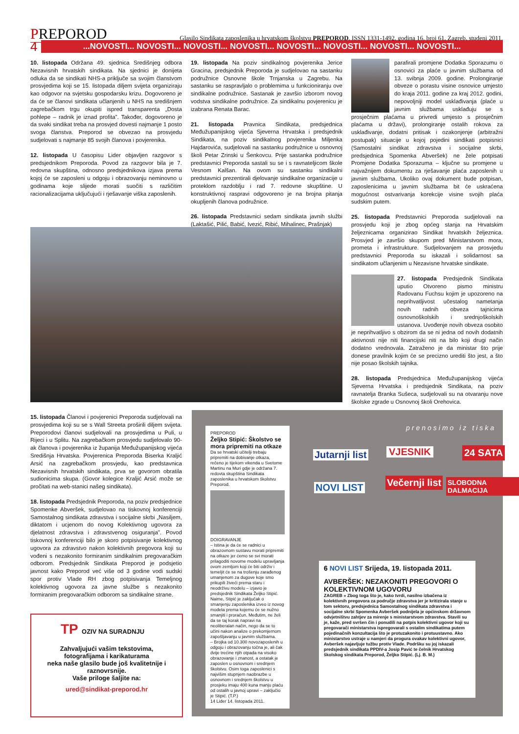PREPOROD
Glasilo Sindikata zaposlenika u hrvatskom školstvu PREPOROD, ISSN 1331-1492, godina 16, broj 61, Zagreb, studeni 2011.
4
...NOVOSTI... NOVOSTI... NOVOSTI... NOVOSTI... NOVOSTI... NOVOSTI... NOVOSTI... NOVOSTI...
10. listopada Održana 49. sjednica Središnjeg odbora Nezavisnih hrvatskih sindikata. Na sjednici je donijeta odluka da se sindikati NHS-a priključe sa svojim članstvom prosvjedima koji se 15. listopada diljem svijeta organiziraju kao odgovor na svjetsku gospodarsku krizu. Dogovoreno je da će se članovi sindikata učlanjenih u NHS na središnjem zagrebačkom trgu okupiti ispred transparenta „Dosta pohlepe – radnik je iznad profita”. Također, dogovoreno je da svaki sindikat treba na prosvjed dovesti najmanje 1 posto svoga članstva. Preporod se obvezao na prosvjedu sudjelovati s najmanje 85 svojih članova i povjerenika.
12. listopada U časopisu Lider objavljen razgovor s predsjednikom Preporoda. Povod za razgovor bila je 7. redovna skupština, odnosno predsjednikova izjava prema kojoj će se zaposleni u odgoju i obrazovanju neminovno u godinama koje slijede morati suočiti s različitim racionalizacijama uključujući i rješavanje viška zaposlenih.
19. listopada Na poziv sindikalnog povjerenika Jerice Gracina, predsjednik Preporoda je sudjelovao na sastanku podružnice Osnovne škole Trnjanska u Zagrebu. Na sastanku se raspravljalo o problemima u funkcioniranju ove sindikalne podružnice. Sastanak je završio izborom novog vodstva sindikalne podružnice. Za sindikalnu povjerenicu je izabrana Renata Barac.
21. listopada Pravnica Sindikata, predsjednica Međužupanijskog vijeća Sjeverna Hrvatska i predsjednik Sindikata, na poziv sindikalnog povjerenika Miljenka Hajdarovića, sudjelovali na sastanku podružnice u osnovnoj školi Petar Zrinski u Šenkovcu. Prije sastanka podružnice predstavnici Preporoda sastali su se i s ravnateljicom škole Vesnom Kalšan. Na ovom su sastanku sindikalni predstavnici prezentirali djelovanje sindikalne organizacije u proteklom razdoblju i rad 7. redovne skupštine. U konstruktivnoj raspravi odgovoreno je na brojna pitanja okupljenih članova podružnice.
26. listopada Predstavnici sedam sindikata javnih službi (Laktašić, Pilić, Babić, Ivezić, Ribić, Mihalinec, Prašnjak)
parafirali promjene Dodatka Sporazumu o osnovici za plaće u javnim službama od 13. svibnja 2009. godine. Prolongiranje obveze o porastu visine osnovice umjesto do kraja 2011. godine za kraj 2012. godini, nepovoljniji model usklađivanja (plaće u javnim službama usklađuju se s prosječnim plaćama u privredi umjesto s prosječnim plaćama u državi), prolongiranje ostalih rokova za usklađivanje, dodatni pritisak i ozakonjenje (arbitražni postupak) situacije u kojoj pojedini sindikati potpisnici (Samostalni sindikat zdravstva i socijalne skrbi, predsjednica Spomenka Abveršek) ne žele potpisati Promjene Dodatka Sporazuma – ključne su promjene u najvažnijem dokumentu za rješavanje plaća zaposlenih u javnim službama. Ukoliko ovaj dokument bude potpisan, zaposlenicima u javnim službama bit će uskraćena mogućnost ostvarivanja korekcije visine svojih plaća sudskim putem.
25. listopada Predstavnici Preporoda sudjelovali na prosvjedu koji je zbog općeg stanja na Hrvatskim željeznicama organizirao Sindikat hrvatskih željeznica. Prosvjed je završio skupom pred Ministarstvom mora, prometa i infrastrukture. Sudjelovanjem na prosvjedu predstavnici Preporoda su iskazali i solidarnost sa sindikatom učlanjenim u Nezavisne hrvatske sindikate.
27. listopada Predsjednik Sindikata uputio Otvoreno pismo ministru Radovanu Fuchsu kojim je upozoreno na neprihvatljivost učestalog nametanja novih radnih obveza tajnicima osnovnoškolskih i srednjoškolskih ustanova. Uvođenje novih obveza osobito je neprihvatljivo s obzirom da se ni jedna od novih dodatnih aktivnosti nije niti financijski niti na bilo koji drugi način dodatno vrednovala. Zatraženo je da ministar što prije donese pravilnik kojim će se precizno urediti što jest, a što nije posao školskih tajnika.
28. listopada Predsjednica Međužupanijskog vijeća Sjeverna Hrvatska i predsjednik Sindikata, na poziv ravnatelja Branka Sušeca, sudjelovali su na otvaranju nove školske zgrade u Osnovnoj školi Orehovica.
15. listopada Članovi i povjerenici Preporoda sudjelovali na prosvjedima koji su se s Wall Streeta proširili diljem svijeta. Preporodovi članovi sudjelovali na prosvjedima u Puli, u Rijeci i u Splitu. Na zagrebačkom prosvjedu sudjelovalo 90-ak članova i povjerenika iz županija Međužupanijskog vijeća Središnja Hrvatska. Povjerenica Preporoda Biserka Kraljić Arsić na zagrebačkom prosvjedu, kao predstavnica Nezavisnih hrvatskih sindikata, prva se govorom obratila sudionicima skupa. (Govor kolegice Kraljić Arsić može se pročitati na web-stanici našeg sindikata).
18. listopada Predsjednik Preporoda, na poziv predsjednice Spomenke Abveršek, sudjelovao na tiskovnoj konferenciji Samostalnog sindikata zdravstva i socijalne skrbi „Nasiljem, diktatom i ucjenom do novog Kolektivnog ugovora za djelatnost zdravstva i zdravstvenog osiguranja”. Povod tiskovnoj konferenciji bilo je skoro potpisivanje kolektivnog ugovora za zdravstvo nakon kolektivnih pregovora koji su vođeni s nezakonito formiranim sindikalnim pregovaračkim odborom. Predsjednik Sindikata Preporod je podsjetio javnost kako Preporod već više od 3 godine vodi sudski spor protiv Vlade RH zbog potpisivanja Temeljnog kolektivnog ugovora za javne službe s nezakonito formiranim pregovaračkim odborom sa sindikalne strane.
TP OZIV NA SURADNJU
Zahvaljujući vašim tekstovima,
fotografijama i karikaturama
neka naše glasilo bude još kvalitetnije i raznovrsnije.
Vaše priloge šaljite na:
ured@sindikat-preporod.hr
prenosimo iz tiska
Jutarnji list VJESNIK 24 SATA
NOVI LIST
Večernji list SLOBODNA DALMACIJA
PREPOROD
Željko Stipić: Školstvo se mora pripremiti na otkaze
Da se hrvatski učitelji trebaju pripremiti na dobivanje otkaza, rečeno je tijekom vikenda u Svetome Martinu na Muri gdje je održana 7. redovta skupština Sindikata zaposlenika u hrvatskom školstvu Preporod.
DOIGRAVANJE
– Istina je da će se radnici u obrazovnom sustavu morati pripremiti na otkaze jer ćemo se svi morati prilagoditi novome modelu upravljanja ovom zemljom koji će biti održiv i temeljit će se na trošenju zarađenog umanjenom za dugove koje smo prikupili živeći prema staru i neodrživu modelu – izjavio je predsjednik Sindikata Željko Stipić.
Naime, Stipić je zaključak o smanjenju zaposlenika izveo iz novog modela prema kojemu će se nužno smanjiti i proračun. Međutim, ne želi da se taj korak napravi na neoliberalan način, nego da se to učini nakon analize o prekomjernom zapošljavanju u javnim službama.
– Brojka od 10.300 novozaposlenih u odgoju i obrazovanju točna je, ali čak dvije trećine njih otpada na visoko obrazovanje i znanost, a ostatak je zaposlen u osnovnom i srednjem školstvu. Osim toga zaposlenici s najvišim stupnjem naobrazbe u osnovnom i srednjem školstvu u prosjeku imaju 400 kuna manju plaću od ostalih u javnoj upravi – zaključio je Stipić. (T.P.)
14 Lider 14. listopada 2011.
6 NOVI LIST Srijeda, 19. listopada 2011.
AVBERŠEK: NEZAKONITI PREGOVORI O KOLEKTIVNOM UGOVORU
ZAGREB » Zbog toga što je, kako tvrdi, nasilno izbačena iz kolektivnih pregovora za područje zdravstva jer je kritizirala stanje u tom sektoru, predsjednica Samostalnog sindikata zdravstva i socijalne skrbi Spomenka Avberšek podnijela je općinskom državnom odvjetništvu zahtjev za mirenje s ministarstvom zdravstva. Stavili su je, kaže, pred svršen čin i ponudili na potpis kolektivni ugovor koji su pregovarači ministarstva ispregovarali s ostalim sindikatima putem pojedinačnih konzultacija što je protuzakonito i protuustavno. Ako ministarstvo ustraje u namjeri da progura ovakav kolektivni ugovor, Avberšek najavljuje tužbu protiv Vlade. Podršku su joj iskazali predsjednik sindikata PPDIV-a Josip Pavić te čelnik Hrvatskog školskog sindikata Preporod, Željko Stipić. (Lj. B. M.)